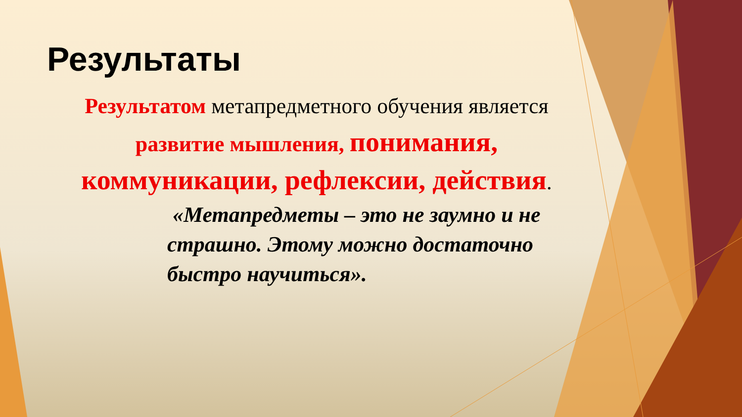Результаты
Результатом метапредметного обучения является развитие мышления, понимания, коммуникации, рефлексии, действия.
«Метапредметы – это не заумно и не страшно. Этому можно достаточно быстро научиться».